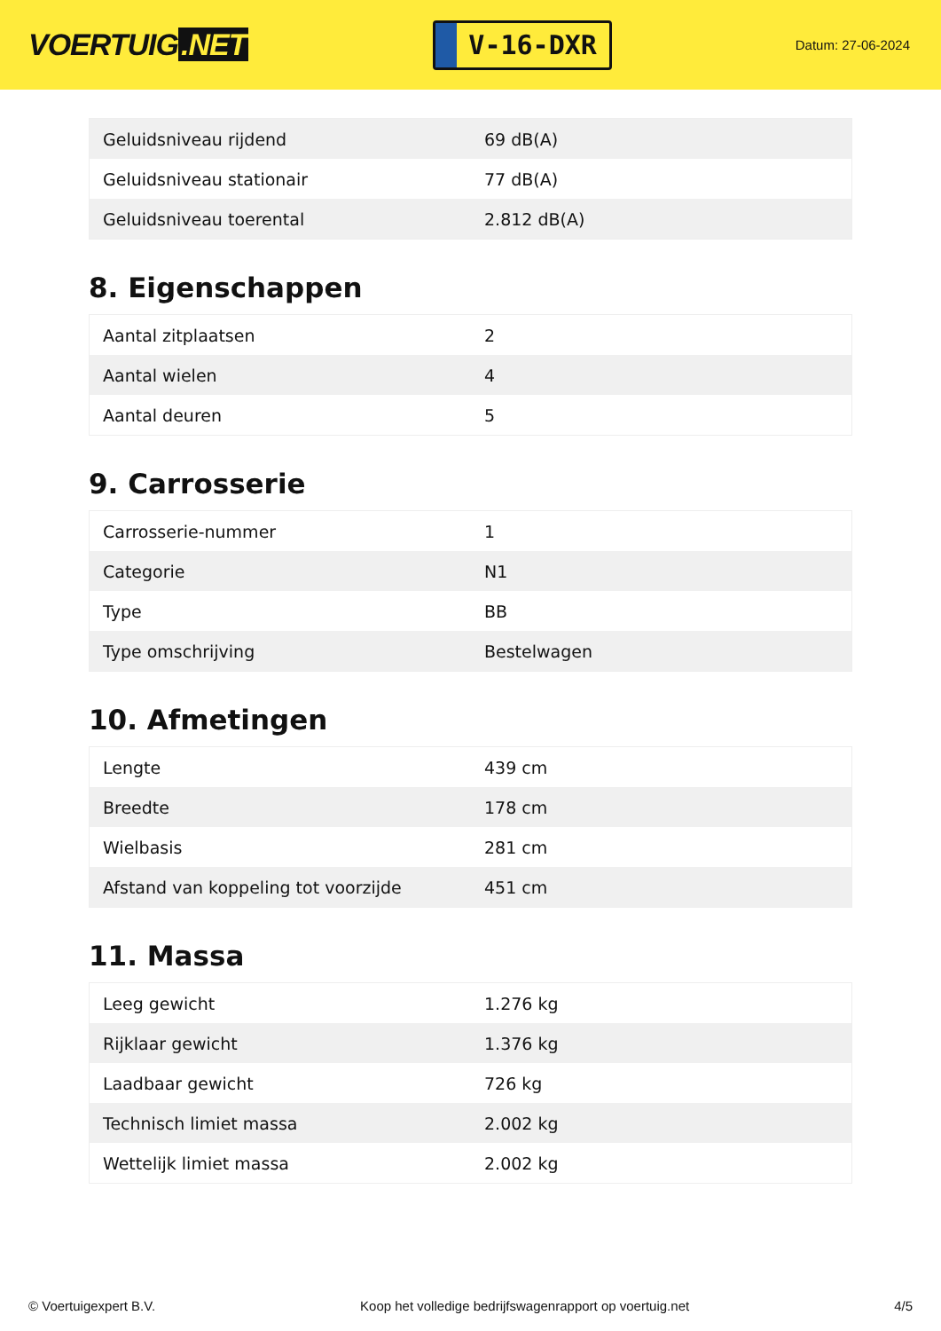VOERTUIG.NET
V-16-DXR
Datum: 27-06-2024
| Geluidsniveau rijdend | 69 dB(A) |
| Geluidsniveau stationair | 77 dB(A) |
| Geluidsniveau toerental | 2.812 dB(A) |
8. Eigenschappen
| Aantal zitplaatsen | 2 |
| Aantal wielen | 4 |
| Aantal deuren | 5 |
9. Carrosserie
| Carrosserie-nummer | 1 |
| Categorie | N1 |
| Type | BB |
| Type omschrijving | Bestelwagen |
10. Afmetingen
| Lengte | 439 cm |
| Breedte | 178 cm |
| Wielbasis | 281 cm |
| Afstand van koppeling tot voorzijde | 451 cm |
11. Massa
| Leeg gewicht | 1.276 kg |
| Rijklaar gewicht | 1.376 kg |
| Laadbaar gewicht | 726 kg |
| Technisch limiet massa | 2.002 kg |
| Wettelijk limiet massa | 2.002 kg |
© Voertuigexpert B.V. Koop het volledige bedrijfswagenrapport op voertuig.net 4/5